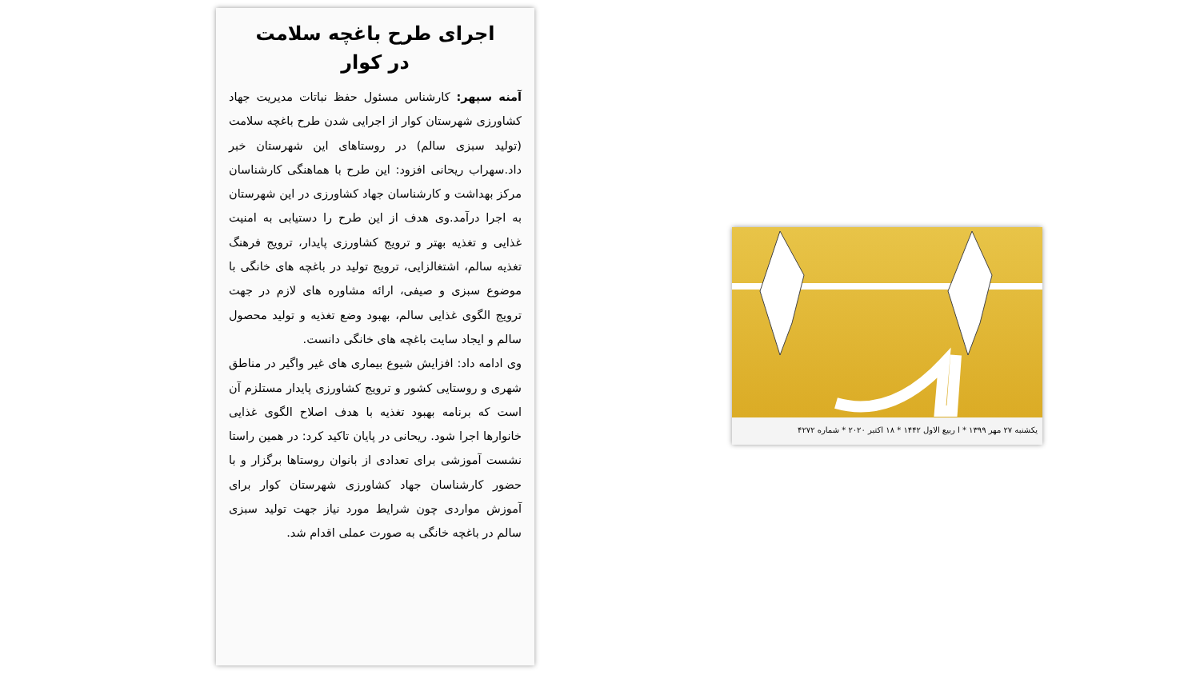اجرای طرح باغچه سلامت
در کوار
آمنه سپهر: کارشناس مسئول حفظ نباتات مدیریت جهاد کشاورزی شهرستان کوار از اجرایی شدن طرح باغچه سلامت (تولید سبزی سالم) در روستاهای این شهرستان خبر داد.سهراب ریحانی افزود: این طرح با هماهنگی کارشناسان مرکز بهداشت و کارشناسان جهاد کشاورزی در این شهرستان به اجرا درآمد.وی هدف از این طرح را دستیابی به امنیت غذایی و تغذیه بهتر و ترویج کشاورزی پایدار، ترویج فرهنگ تغذیه سالم، اشتغالزایی، ترویج تولید در باغچه های خانگی با موضوع سبزی و صیفی، ارائه مشاوره های لازم در جهت ترویج الگوی غذایی سالم، بهبود وضع تغذیه و تولید محصول سالم و ایجاد سایت باغچه های خانگی دانست.
وی ادامه داد: افزایش شیوع بیماری های غیر واگیر در مناطق شهری و روستایی کشور و ترویج کشاورزی پایدار مستلزم آن است که برنامه بهبود تغذیه با هدف اصلاح الگوی غذایی خانوارها اجرا شود. ریحانی در پایان تاکید کرد: در همین راستا نشست آموزشی برای تعدادی از بانوان روستاها برگزار و با حضور کارشناسان جهاد کشاورزی شهرستان کوار برای آموزش مواردی چون شرایط مورد نیاز جهت تولید سبزی سالم در باغچه خانگی به صورت عملی اقدام شد.
یکشنبه ۲۷ مهر ۱۳۹۹ * ا ربیع الاول ۱۴۴۲ * ۱۸ اکتبر ۲۰۲۰ * شماره ۴۲۷۲